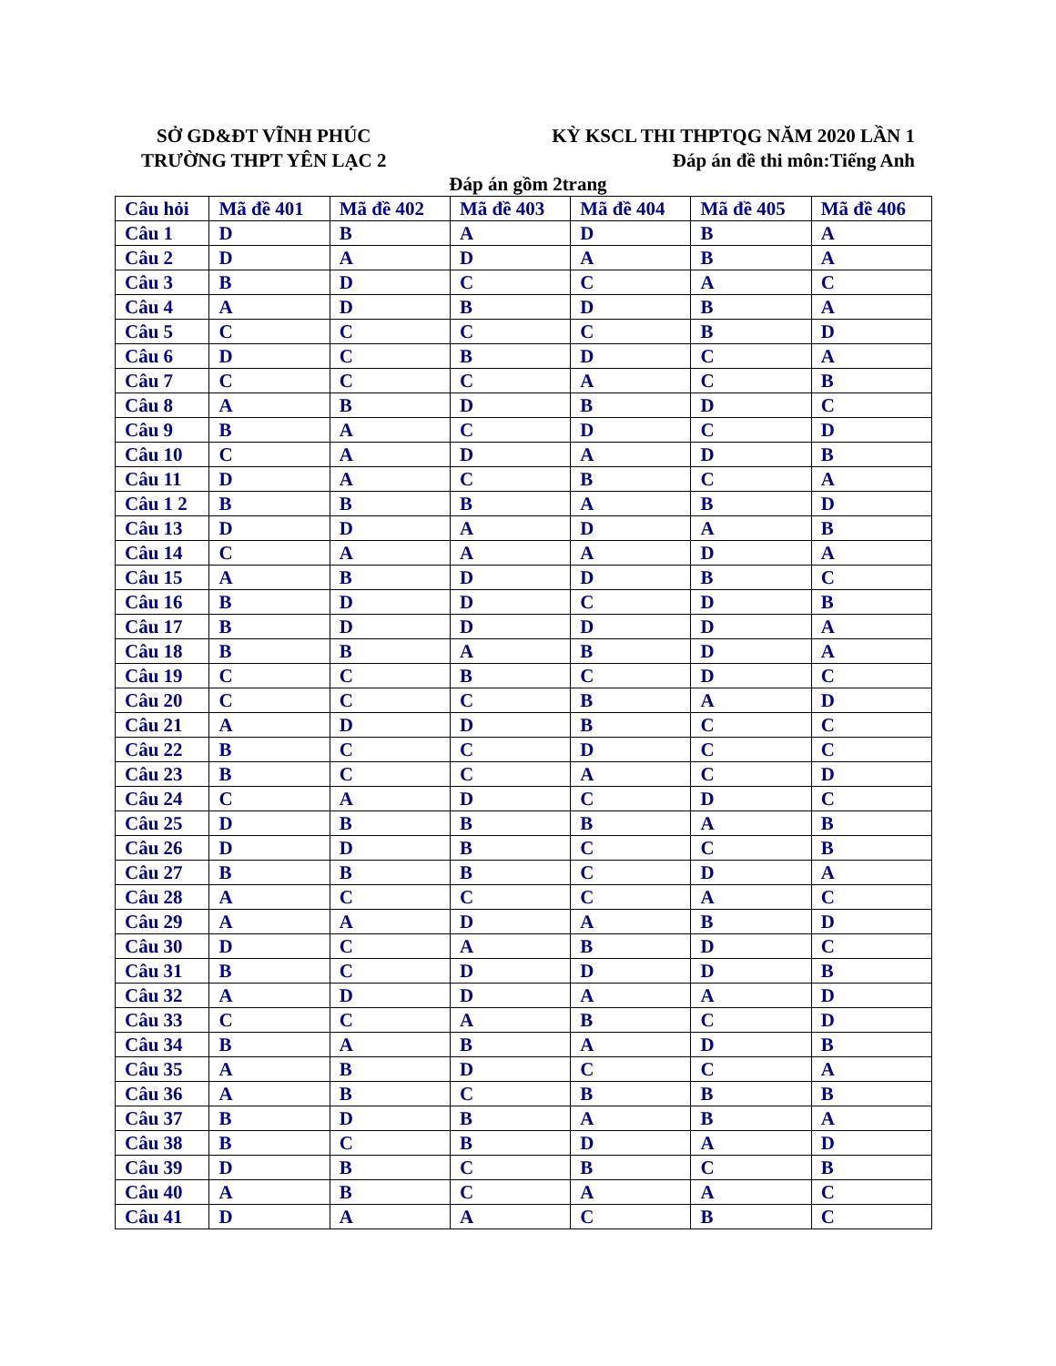SỞ GD&ĐT VĨNH PHÚC
TRƯỜNG THPT YÊN LẠC 2
KỲ KSCL THI THPTQG NĂM 2020 LẦN 1
Đáp án đề thi môn:Tiếng Anh
Đáp án gồm 2trang
| Câu hỏi | Mã đề 401 | Mã đề 402 | Mã đề 403 | Mã đề 404 | Mã đề 405 | Mã đề 406 |
| --- | --- | --- | --- | --- | --- | --- |
| Câu 1 | D | B | A | D | B | A |
| Câu 2 | D | A | D | A | B | A |
| Câu 3 | B | D | C | C | A | C |
| Câu 4 | A | D | B | D | B | A |
| Câu 5 | C | C | C | C | B | D |
| Câu 6 | D | C | B | D | C | A |
| Câu 7 | C | C | C | A | C | B |
| Câu 8 | A | B | D | B | D | C |
| Câu 9 | B | A | C | D | C | D |
| Câu 10 | C | A | D | A | D | B |
| Câu 11 | D | A | C | B | C | A |
| Câu 1 2 | B | B | B | A | B | D |
| Câu 13 | D | D | A | D | A | B |
| Câu 14 | C | A | A | A | D | A |
| Câu 15 | A | B | D | D | B | C |
| Câu 16 | B | D | D | C | D | B |
| Câu 17 | B | D | D | D | D | A |
| Câu 18 | B | B | A | B | D | A |
| Câu 19 | C | C | B | C | D | C |
| Câu 20 | C | C | C | B | A | D |
| Câu 21 | A | D | D | B | C | C |
| Câu 22 | B | C | C | D | C | C |
| Câu 23 | B | C | C | A | C | D |
| Câu 24 | C | A | D | C | D | C |
| Câu 25 | D | B | B | B | A | B |
| Câu 26 | D | D | B | C | C | B |
| Câu 27 | B | B | B | C | D | A |
| Câu 28 | A | C | C | C | A | C |
| Câu 29 | A | A | D | A | B | D |
| Câu 30 | D | C | A | B | D | C |
| Câu 31 | B | C | D | D | D | B |
| Câu 32 | A | D | D | A | A | D |
| Câu 33 | C | C | A | B | C | D |
| Câu 34 | B | A | B | A | D | B |
| Câu 35 | A | B | D | C | C | A |
| Câu 36 | A | B | C | B | B | B |
| Câu 37 | B | D | B | A | B | A |
| Câu 38 | B | C | B | D | A | D |
| Câu 39 | D | B | C | B | C | B |
| Câu 40 | A | B | C | A | A | C |
| Câu 41 | D | A | A | C | B | C |